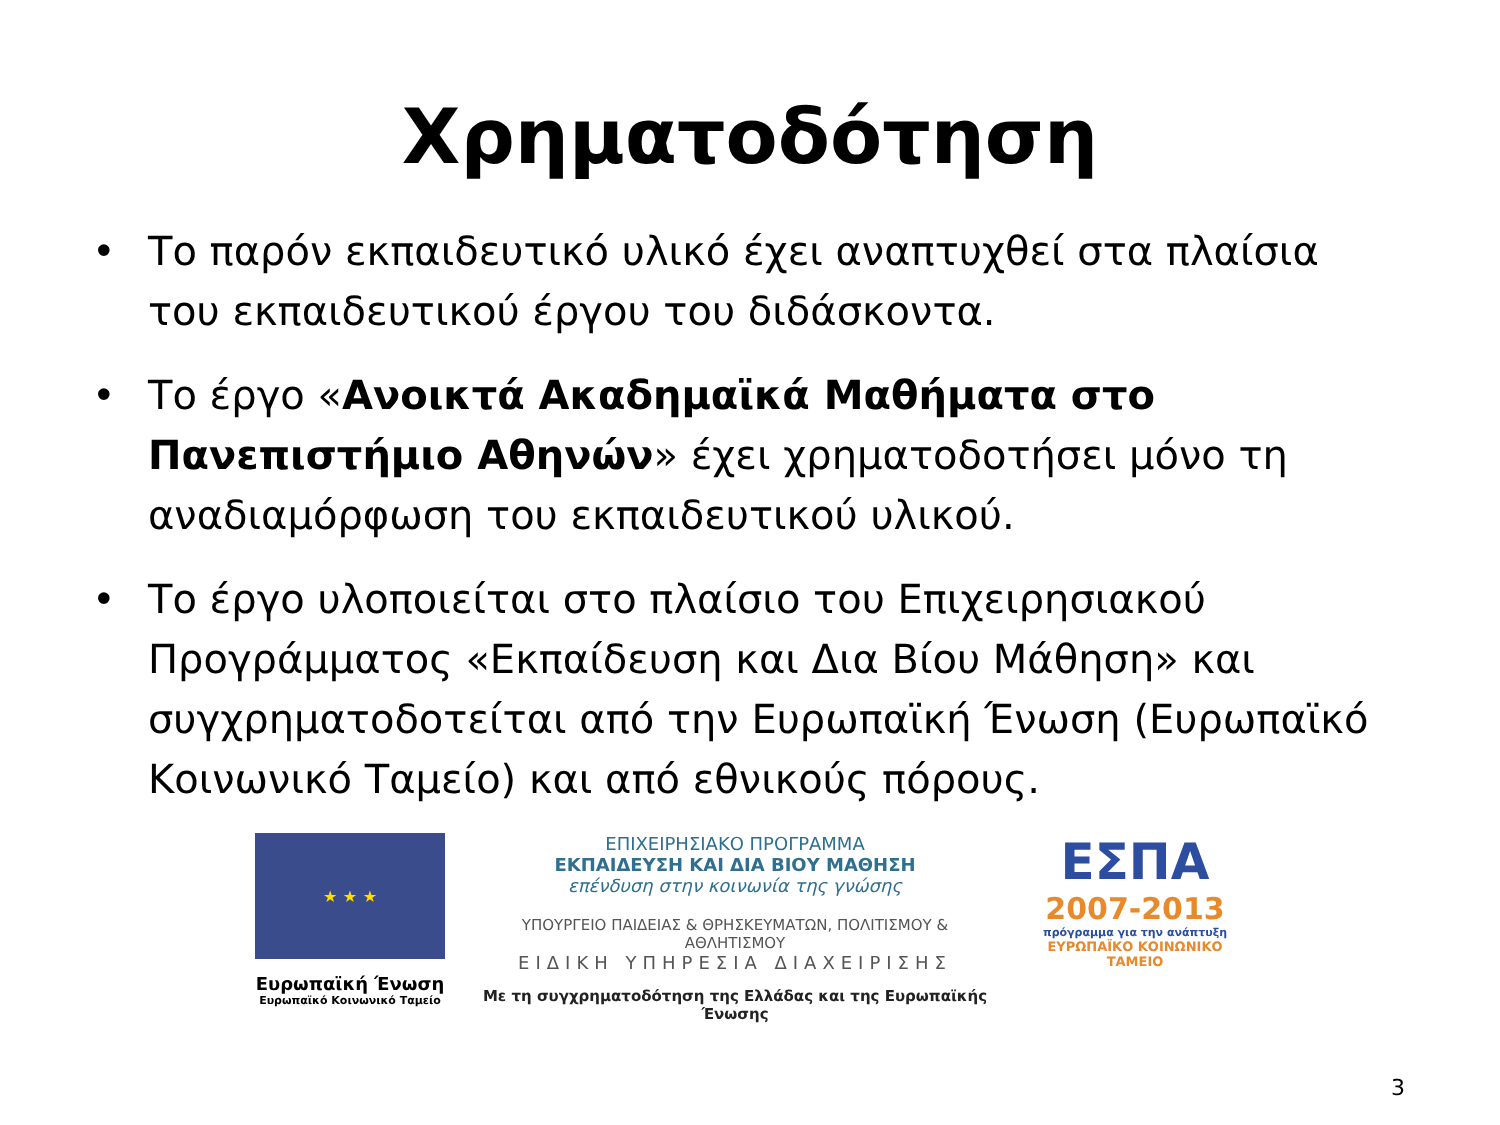Χρηματοδότηση
• Το παρόν εκπαιδευτικό υλικό έχει αναπτυχθεί στα πλαίσια του εκπαιδευτικού έργου του διδάσκοντα.
• Το έργο «Ανοικτά Ακαδημαϊκά Μαθήματα στο Πανεπιστήμιο Αθηνών» έχει χρηματοδοτήσει μόνο τη αναδιαμόρφωση του εκπαιδευτικού υλικού.
• Το έργο υλοποιείται στο πλαίσιο του Επιχειρησιακού Προγράμματος «Εκπαίδευση και Δια Βίου Μάθηση» και συγχρηματοδοτείται από την Ευρωπαϊκή Ένωση (Ευρωπαϊκό Κοινωνικό Ταμείο) και από εθνικούς πόρους.
★ ★ ★
Ευρωπαϊκή Ένωση
Ευρωπαϊκό Κοινωνικό Ταμείο
ΕΠΙΧΕΙΡΗΣΙΑΚΟ ΠΡΟΓΡΑΜΜΑ
ΕΚΠΑΙΔΕΥΣΗ ΚΑΙ ΔΙΑ ΒΙΟΥ ΜΑΘΗΣΗ
επένδυση στην κοινωνία της γνώσης
ΥΠΟΥΡΓΕΙΟ ΠΑΙΔΕΙΑΣ & ΘΡΗΣΚΕΥΜΑΤΩΝ, ΠΟΛΙΤΙΣΜΟΥ & ΑΘΛΗΤΙΣΜΟΥ
ΕΙΔΙΚΗ ΥΠΗΡΕΣΙΑ ΔΙΑΧΕΙΡΙΣΗΣ
Με τη συγχρηματοδότηση της Ελλάδας και της Ευρωπαϊκής Ένωσης
ΕΣΠΑ
2007-2013
πρόγραμμα για την ανάπτυξη
ΕΥΡΩΠΑΪΚΟ ΚΟΙΝΩΝΙΚΟ ΤΑΜΕΙΟ
3